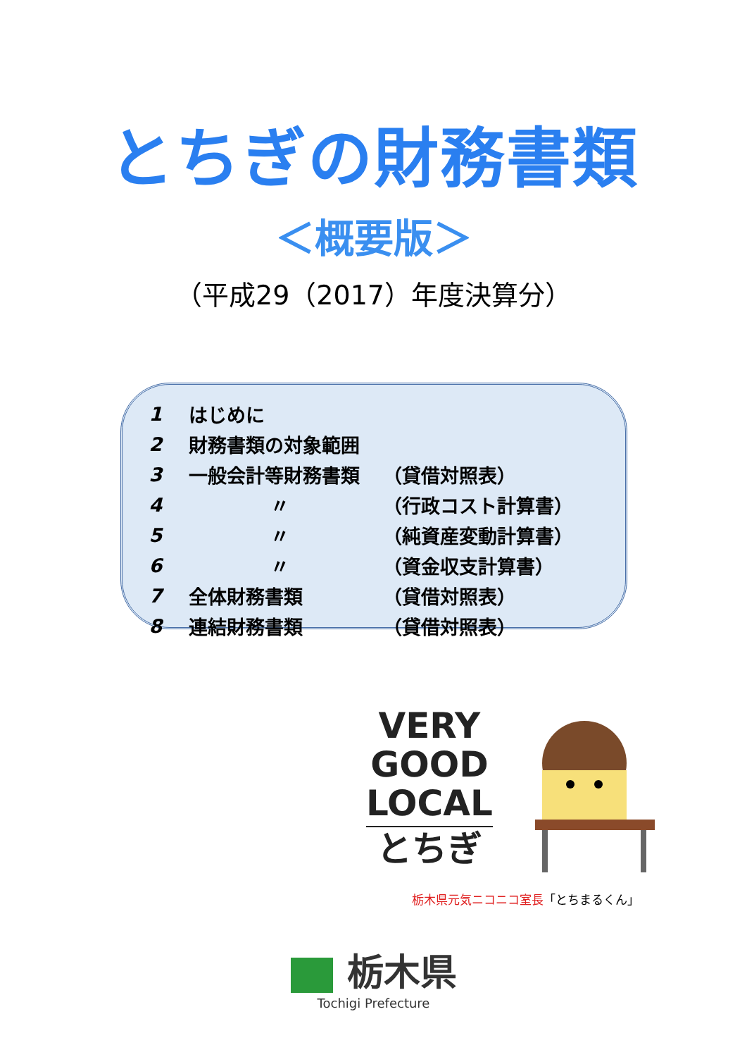とちぎの財務書類
＜概要版＞
（平成29（2017）年度決算分）
| 1 | はじめに | |
| 2 | 財務書類の対象範囲 | |
| 3 | 一般会計等財務書類 | （貸借対照表） |
| 4 | 〃 | （行政コスト計算書） |
| 5 | 〃 | （純資産変動計算書） |
| 6 | 〃 | （資金収支計算書） |
| 7 | 全体財務書類 | （貸借対照表） |
| 8 | 連結財務書類 | （貸借対照表） |
VERY
GOOD
LOCAL
とちぎ
栃木県元気ニコニコ室長「とちまるくん」
栃木県
Tochigi Prefecture